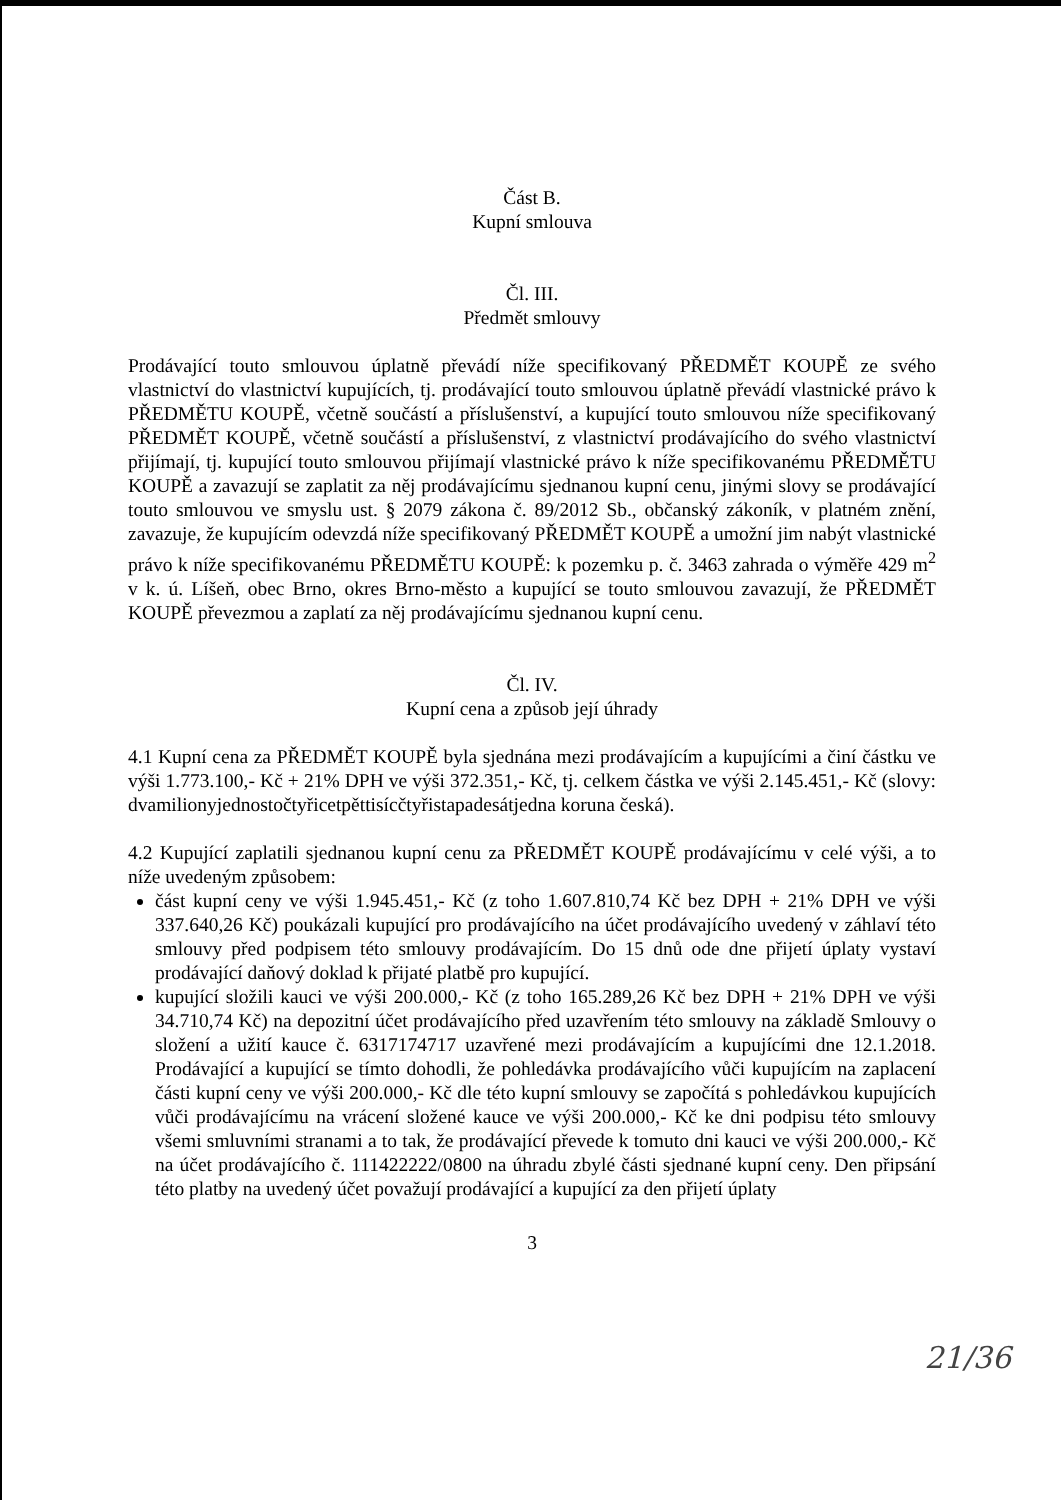Část B.
Kupní smlouva
Čl. III.
Předmět smlouvy
Prodávající touto smlouvou úplatně převádí níže specifikovaný PŘEDMĚT KOUPĚ ze svého vlastnictví do vlastnictví kupujících, tj. prodávající touto smlouvou úplatně převádí vlastnické právo k PŘEDMĚTU KOUPĚ, včetně součástí a příslušenství, a kupující touto smlouvou níže specifikovaný PŘEDMĚT KOUPĚ, včetně součástí a příslušenství, z vlastnictví prodávajícího do svého vlastnictví přijímají, tj. kupující touto smlouvou přijímají vlastnické právo k níže specifikovanému PŘEDMĚTU KOUPĚ a zavazují se zaplatit za něj prodávajícímu sjednanou kupní cenu, jinými slovy se prodávající touto smlouvou ve smyslu ust. § 2079 zákona č. 89/2012 Sb., občanský zákoník, v platném znění, zavazuje, že kupujícím odevzdá níže specifikovaný PŘEDMĚT KOUPĚ a umožní jim nabýt vlastnické právo k níže specifikovanému PŘEDMĚTU KOUPĚ: k pozemku p. č. 3463 zahrada o výměře 429 m<sup>2</sup> v k. ú. Líšeň, obec Brno, okres Brno-město a kupující se touto smlouvou zavazují, že PŘEDMĚT KOUPĚ převezmou a zaplatí za něj prodávajícímu sjednanou kupní cenu.
Čl. IV.
Kupní cena a způsob její úhrady
4.1 Kupní cena za PŘEDMĚT KOUPĚ byla sjednána mezi prodávajícím a kupujícími a činí částku ve výši 1.773.100,- Kč + 21% DPH ve výši 372.351,- Kč, tj. celkem částka ve výši 2.145.451,- Kč (slovy: dvamilionyjednostočtyřicetpěttisícčtyřistapadesátjedna koruna česká).
4.2 Kupující zaplatili sjednanou kupní cenu za PŘEDMĚT KOUPĚ prodávajícímu v celé výši, a to níže uvedeným způsobem:
část kupní ceny ve výši 1.945.451,- Kč (z toho 1.607.810,74 Kč bez DPH + 21% DPH ve výši 337.640,26 Kč) poukázali kupující pro prodávajícího na účet prodávajícího uvedený v záhlaví této smlouvy před podpisem této smlouvy prodávajícím. Do 15 dnů ode dne přijetí úplaty vystaví prodávající daňový doklad k přijaté platbě pro kupující.
kupující složili kauci ve výši 200.000,- Kč (z toho 165.289,26 Kč bez DPH + 21% DPH ve výši 34.710,74 Kč) na depozitní účet prodávajícího před uzavřením této smlouvy na základě Smlouvy o složení a užití kauce č. 6317174717 uzavřené mezi prodávajícím a kupujícími dne 12.1.2018. Prodávající a kupující se tímto dohodli, že pohledávka prodávajícího vůči kupujícím na zaplacení části kupní ceny ve výši 200.000,- Kč dle této kupní smlouvy se započítá s pohledávkou kupujících vůči prodávajícímu na vrácení složené kauce ve výši 200.000,- Kč ke dni podpisu této smlouvy všemi smluvními stranami a to tak, že prodávající převede k tomuto dni kauci ve výši 200.000,- Kč na účet prodávajícího č. 111422222/0800 na úhradu zbylé části sjednané kupní ceny. Den připsání této platby na uvedený účet považují prodávající a kupující za den přijetí úplaty
3
21/36